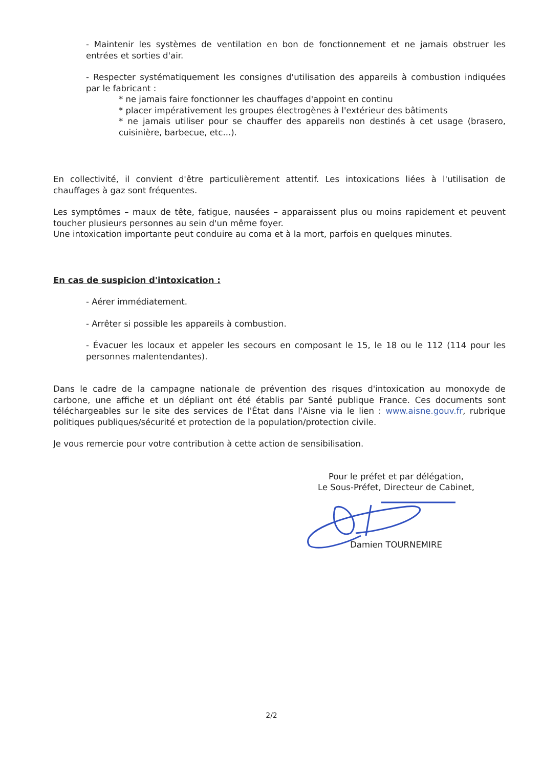- Maintenir les systèmes de ventilation en bon de fonctionnement et ne jamais obstruer les entrées et sorties d'air.
- Respecter systématiquement les consignes d'utilisation des appareils à combustion indiquées par le fabricant :
* ne jamais faire fonctionner les chauffages d'appoint en continu
* placer impérativement les groupes électrogènes à l'extérieur des bâtiments
* ne jamais utiliser pour se chauffer des appareils non destinés à cet usage (brasero, cuisinière, barbecue, etc...).
En collectivité, il convient d'être particulièrement attentif. Les intoxications liées à l'utilisation de chauffages à gaz sont fréquentes.
Les symptômes – maux de tête, fatigue, nausées – apparaissent plus ou moins rapidement et peuvent toucher plusieurs personnes au sein d'un même foyer.
Une intoxication importante peut conduire au coma et à la mort, parfois en quelques minutes.
En cas de suspicion d'intoxication :
- Aérer immédiatement.
- Arrêter si possible les appareils à combustion.
- Évacuer les locaux et appeler les secours en composant le 15, le 18 ou le 112 (114 pour les personnes malentendantes).
Dans le cadre de la campagne nationale de prévention des risques d'intoxication au monoxyde de carbone, une affiche et un dépliant ont été établis par Santé publique France. Ces documents sont téléchargeables sur le site des services de l'État dans l'Aisne via le lien : www.aisne.gouv.fr, rubrique politiques publiques/sécurité et protection de la population/protection civile.
Je vous remercie pour votre contribution à cette action de sensibilisation.
Pour le préfet et par délégation,
Le Sous-Préfet, Directeur de Cabinet,
Damien TOURNEMIRE
2/2